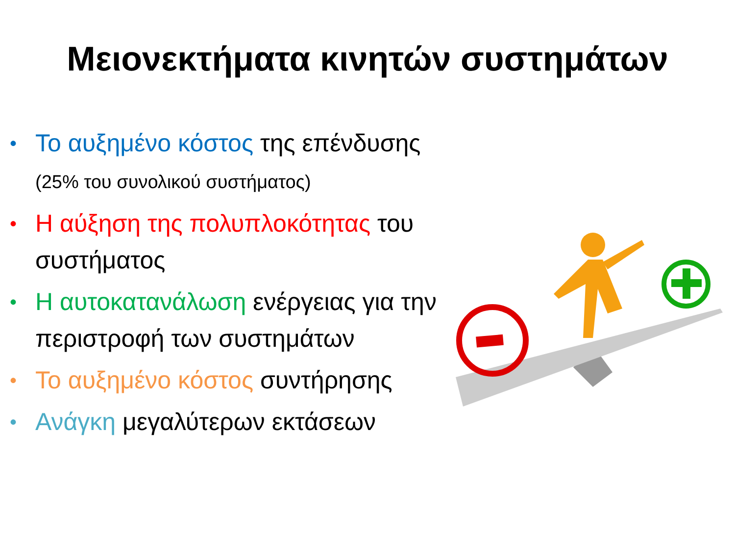Μειονεκτήματα κινητών συστημάτων
• Το αυξημένο κόστος της επένδυσης (25% του συνολικού συστήματος)
• Η αύξηση της πολυπλοκότητας του συστήματος
• Η αυτοκατανάλωση ενέργειας για την περιστροφή των συστημάτων
• Το αυξημένο κόστος συντήρησης
• Ανάγκη μεγαλύτερων εκτάσεων